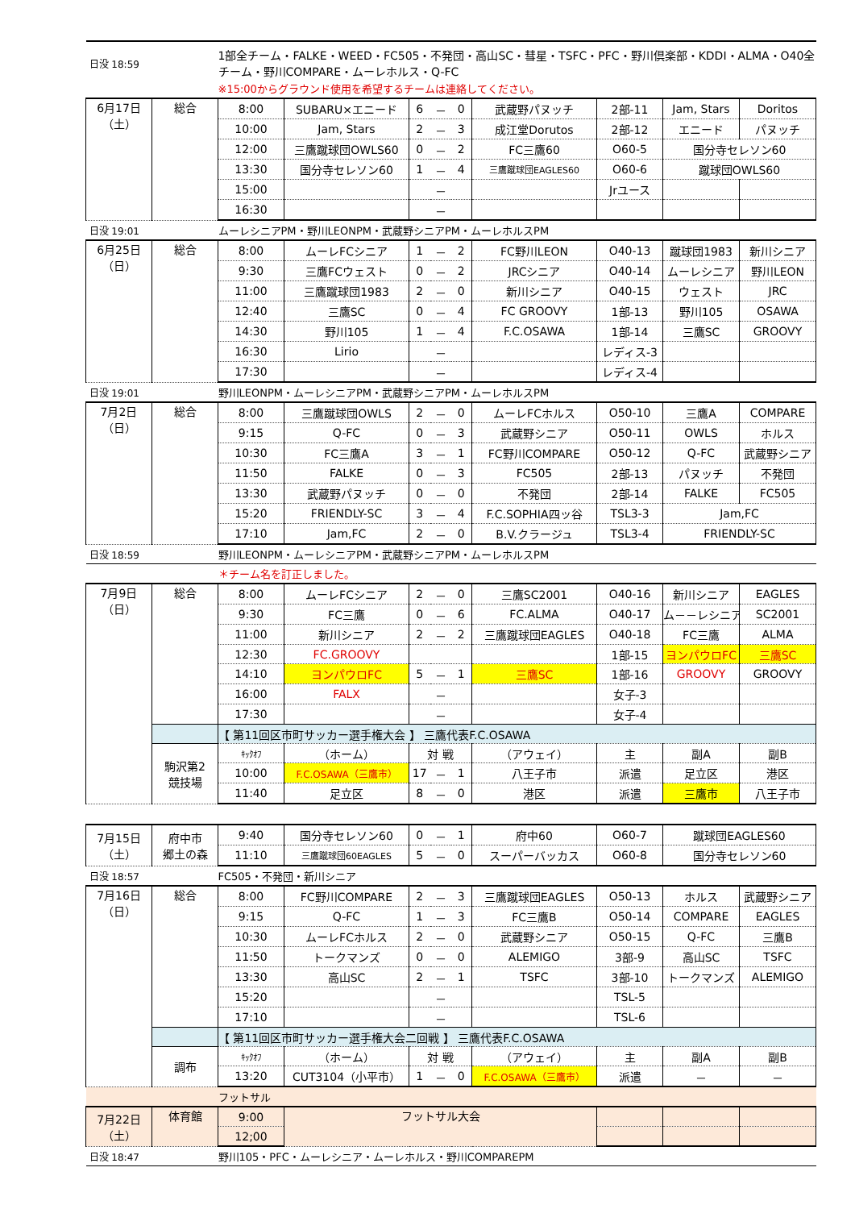| 日没 18:59 | | 1部全チーム・FALKE・WEED・FC505・不発団・高山SC・彗星・TSFC・PFC・野川倶楽部・KDDI・ALMA・O40全チーム・野川COMPARE・ムーレホルス・Q-FC | | | | | | | | |
| | | ※15:00からグラウンド使用を希望するチームは連絡してください。 | | | | | | | | |
| 6月17日 （土） | 総合 | 8:00 | SUBARU×エニード | 6 | － | 0 | 武蔵野パヌッチ | 2部-11 | Jam, Stars | Doritos |
| | | 10:00 | Jam, Stars | 2 | － | 3 | 成江堂Dorutos | 2部-12 | エニード | パヌッチ |
| | | 12:00 | 三鷹蹴球団OWLS60 | 0 | － | 2 | FC三鷹60 | O60-5 | 国分寺セレソン60 | |
| | | 13:30 | 国分寺セレソン60 | 1 | － | 4 | 三鷹蹴球団EAGLES60 | O60-6 | 蹴球団OWLS60 | |
| | | 15:00 | | | － | | | Jrユース | | |
| | | 16:30 | | | － | | | | | |
| 日没 19:01 | | ムーレシニアPM・野川LEONPM・武蔵野シニアPM・ムーレホルスPM | | | | | | | | |
| 6月25日 （日） | 総合 | 8:00 | ムーレFCシニア | 1 | － | 2 | FC野川LEON | O40-13 | 蹴球団1983 | 新川シニア |
| | | 9:30 | 三鷹FCウェスト | 0 | － | 2 | JRCシニア | O40-14 | ムーレシニア | 野川LEON |
| | | 11:00 | 三鷹蹴球団1983 | 2 | － | 0 | 新川シニア | O40-15 | ウェスト | JRC |
| | | 12:40 | 三鷹SC | 0 | － | 4 | FC GROOVY | 1部-13 | 野川105 | OSAWA |
| | | 14:30 | 野川105 | 1 | － | 4 | F.C.OSAWA | 1部-14 | 三鷹SC | GROOVY |
| | | 16:30 | Lirio | | － | | | レディス-3 | | |
| | | 17:30 | | | － | | | レディス-4 | | |
| 日没 19:01 | | 野川LEONPM・ムーレシニアPM・武蔵野シニアPM・ムーレホルスPM | | | | | | | | |
| 7月2日 （日） | 総合 | 8:00 | 三鷹蹴球団OWLS | 2 | － | 0 | ムーレFCホルス | O50-10 | 三鷹A | COMPARE |
| | | 9:15 | Q-FC | 0 | － | 3 | 武蔵野シニア | O50-11 | OWLS | ホルス |
| | | 10:30 | FC三鷹A | 3 | － | 1 | FC野川COMPARE | O50-12 | Q-FC | 武蔵野シニア |
| | | 11:50 | FALKE | 0 | － | 3 | FC505 | 2部-13 | パヌッチ | 不発団 |
| | | 13:30 | 武蔵野パヌッチ | 0 | － | 0 | 不発団 | 2部-14 | FALKE | FC505 |
| | | 15:20 | FRIENDLY-SC | 3 | － | 4 | F.C.SOPHIA四ッ谷 | TSL3-3 | Jam,FC | |
| | | 17:10 | Jam,FC | 2 | － | 0 | B.V.クラージュ | TSL3-4 | FRIENDLY-SC | |
| 日没 18:59 | | 野川LEONPM・ムーレシニアPM・武蔵野シニアPM・ムーレホルスPM | | | | | | | | |
| | | ＊チーム名を訂正しました。 | | | | | | | | |
| 7月9日 （日） | 総合 | 8:00 | ムーレFCシニア | 2 | － | 0 | 三鷹SC2001 | O40-16 | 新川シニア | EAGLES |
| | | 9:30 | FC三鷹 | 0 | － | 6 | FC.ALMA | O40-17 | ム－－レシニア | SC2001 |
| | | 11:00 | 新川シニア | 2 | － | 2 | 三鷹蹴球団EAGLES | O40-18 | FC三鷹 | ALMA |
| | | 12:30 | FC.GROOVY | | | | | 1部-15 | ヨンパウロFC | 三鷹SC |
| | | 14:10 | ヨンパウロFC | 5 | － | 1 | 三鷹SC | 1部-16 | GROOVY | GROOVY |
| | | 16:00 | FALX | | － | | | 女子-3 | | |
| | | 17:30 | | | － | | | 女子-4 | | |
| | | 【 第11回区市町サッカー選手権大会 】 三鷹代表F.C.OSAWA | | | | | | | | |
| | 駒沢第2 競技場 | ｷｯｸｵﾌ | （ホーム） | 対 戦 | | | （アウェイ） | 主 | 副A | 副B |
| | | 10:00 | F.C.OSAWA（三鷹市） | 17 | － | 1 | 八王子市 | 派遣 | 足立区 | 港区 |
| | | 11:40 | 足立区 | 8 | － | 0 | 港区 | 派遣 | 三鷹市 | 八王子市 |
| 7月15日 （土） | 府中市 郷土の森 | 9:40 | 国分寺セレソン60 | 0 | － | 1 | 府中60 | O60-7 | 蹴球団EAGLES60 | |
| | | 11:10 | 三鷹蹴球団60EAGLES | 5 | － | 0 | スーパーバッカス | O60-8 | 国分寺セレソン60 | |
| 日没 18:57 | | FC505・不発団・新川シニア | | | | | | | | |
| 7月16日 （日） | 総合 | 8:00 | FC野川COMPARE | 2 | － | 3 | 三鷹蹴球団EAGLES | O50-13 | ホルス | 武蔵野シニア |
| | | 9:15 | Q-FC | 1 | － | 3 | FC三鷹B | O50-14 | COMPARE | EAGLES |
| | | 10:30 | ムーレFCホルス | 2 | － | 0 | 武蔵野シニア | O50-15 | Q-FC | 三鷹B |
| | | 11:50 | トークマンズ | 0 | － | 0 | ALEMIGO | 3部-9 | 高山SC | TSFC |
| | | 13:30 | 高山SC | 2 | － | 1 | TSFC | 3部-10 | トークマンズ | ALEMIGO |
| | | 15:20 | | | － | | | TSL-5 | | |
| | | 17:10 | | | － | | | TSL-6 | | |
| | | 【 第11回区市町サッカー選手権大会二回戦 】 三鷹代表F.C.OSAWA | | | | | | | | |
| | 調布 | ｷｯｸｵﾌ | （ホーム） | 対 戦 | | | （アウェイ） | 主 | 副A | 副B |
| | | 13:20 | CUT3104（小平市） | 1 | － | 0 | F.C.OSAWA（三鷹市） | 派遣 | － | － |
| | | フットサル | | | | | | | | |
| 7月22日 （土） | 体育館 | 9:00 | フットサル大会 | | | | | | | |
| | | 12;00 | | | | | | | | |
| 日没 18:47 | | 野川105・PFC・ムーレシニア・ムーレホルス・野川COMPAREPM | | | | | | | | |